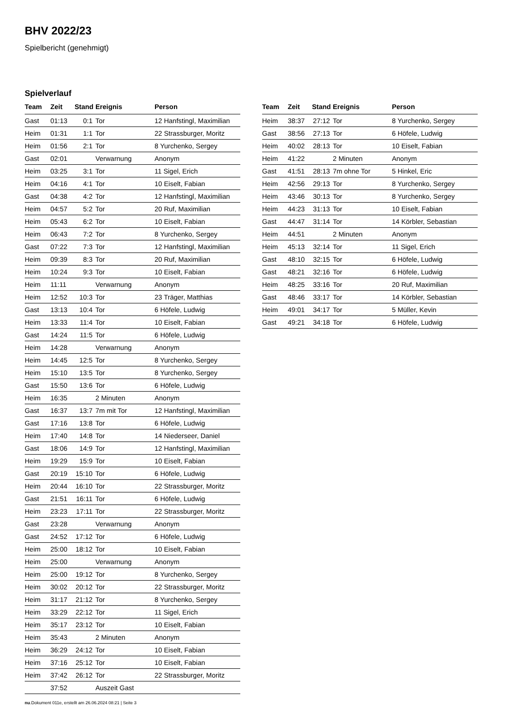BHV 2022/23
Spielbericht (genehmigt)
Spielverlauf
| Team | Zeit | Stand | Ereignis | Person |
| --- | --- | --- | --- | --- |
| Gast | 01:13 | 0:1 | Tor | 12 Hanfstingl, Maximilian |
| Heim | 01:31 | 1:1 | Tor | 22 Strassburger, Moritz |
| Heim | 01:56 | 2:1 | Tor | 8 Yurchenko, Sergey |
| Gast | 02:01 | | Verwarnung | Anonym |
| Heim | 03:25 | 3:1 | Tor | 11 Sigel, Erich |
| Heim | 04:16 | 4:1 | Tor | 10 Eiselt, Fabian |
| Gast | 04:38 | 4:2 | Tor | 12 Hanfstingl, Maximilian |
| Heim | 04:57 | 5:2 | Tor | 20 Ruf, Maximilian |
| Heim | 05:43 | 6:2 | Tor | 10 Eiselt, Fabian |
| Heim | 06:43 | 7:2 | Tor | 8 Yurchenko, Sergey |
| Gast | 07:22 | 7:3 | Tor | 12 Hanfstingl, Maximilian |
| Heim | 09:39 | 8:3 | Tor | 20 Ruf, Maximilian |
| Heim | 10:24 | 9:3 | Tor | 10 Eiselt, Fabian |
| Heim | 11:11 | | Verwarnung | Anonym |
| Heim | 12:52 | 10:3 | Tor | 23 Träger, Matthias |
| Gast | 13:13 | 10:4 | Tor | 6 Höfele, Ludwig |
| Heim | 13:33 | 11:4 | Tor | 10 Eiselt, Fabian |
| Gast | 14:24 | 11:5 | Tor | 6 Höfele, Ludwig |
| Heim | 14:28 | | Verwarnung | Anonym |
| Heim | 14:45 | 12:5 | Tor | 8 Yurchenko, Sergey |
| Heim | 15:10 | 13:5 | Tor | 8 Yurchenko, Sergey |
| Gast | 15:50 | 13:6 | Tor | 6 Höfele, Ludwig |
| Heim | 16:35 | | 2 Minuten | Anonym |
| Gast | 16:37 | 13:7 | 7m mit Tor | 12 Hanfstingl, Maximilian |
| Gast | 17:16 | 13:8 | Tor | 6 Höfele, Ludwig |
| Heim | 17:40 | 14:8 | Tor | 14 Niederseer, Daniel |
| Gast | 18:06 | 14:9 | Tor | 12 Hanfstingl, Maximilian |
| Heim | 19:29 | 15:9 | Tor | 10 Eiselt, Fabian |
| Gast | 20:19 | 15:10 | Tor | 6 Höfele, Ludwig |
| Heim | 20:44 | 16:10 | Tor | 22 Strassburger, Moritz |
| Gast | 21:51 | 16:11 | Tor | 6 Höfele, Ludwig |
| Heim | 23:23 | 17:11 | Tor | 22 Strassburger, Moritz |
| Gast | 23:28 | | Verwarnung | Anonym |
| Gast | 24:52 | 17:12 | Tor | 6 Höfele, Ludwig |
| Heim | 25:00 | 18:12 | Tor | 10 Eiselt, Fabian |
| Heim | 25:00 | | Verwarnung | Anonym |
| Heim | 25:00 | 19:12 | Tor | 8 Yurchenko, Sergey |
| Heim | 30:02 | 20:12 | Tor | 22 Strassburger, Moritz |
| Heim | 31:17 | 21:12 | Tor | 8 Yurchenko, Sergey |
| Heim | 33:29 | 22:12 | Tor | 11 Sigel, Erich |
| Heim | 35:17 | 23:12 | Tor | 10 Eiselt, Fabian |
| Heim | 35:43 | | 2 Minuten | Anonym |
| Heim | 36:29 | 24:12 | Tor | 10 Eiselt, Fabian |
| Heim | 37:16 | 25:12 | Tor | 10 Eiselt, Fabian |
| Heim | 37:42 | 26:12 | Tor | 22 Strassburger, Moritz |
| | 37:52 | | Auszeit Gast | |
| Team | Zeit | Stand | Ereignis | Person |
| --- | --- | --- | --- | --- |
| Heim | 38:37 | 27:12 | Tor | 8 Yurchenko, Sergey |
| Gast | 38:56 | 27:13 | Tor | 6 Höfele, Ludwig |
| Heim | 40:02 | 28:13 | Tor | 10 Eiselt, Fabian |
| Heim | 41:22 | | 2 Minuten | Anonym |
| Gast | 41:51 | 28:13 | 7m ohne Tor | 5 Hinkel, Eric |
| Heim | 42:56 | 29:13 | Tor | 8 Yurchenko, Sergey |
| Heim | 43:46 | 30:13 | Tor | 8 Yurchenko, Sergey |
| Heim | 44:23 | 31:13 | Tor | 10 Eiselt, Fabian |
| Gast | 44:47 | 31:14 | Tor | 14 Körbler, Sebastian |
| Heim | 44:51 | | 2 Minuten | Anonym |
| Heim | 45:13 | 32:14 | Tor | 11 Sigel, Erich |
| Gast | 48:10 | 32:15 | Tor | 6 Höfele, Ludwig |
| Gast | 48:21 | 32:16 | Tor | 6 Höfele, Ludwig |
| Heim | 48:25 | 33:16 | Tor | 20 Ruf, Maximilian |
| Gast | 48:46 | 33:17 | Tor | 14 Körbler, Sebastian |
| Heim | 49:01 | 34:17 | Tor | 5 Müller, Kevin |
| Gast | 49:21 | 34:18 | Tor | 6 Höfele, Ludwig |
nu.Dokument 011e, erstellt am 26.06.2024 08:21 | Seite 3